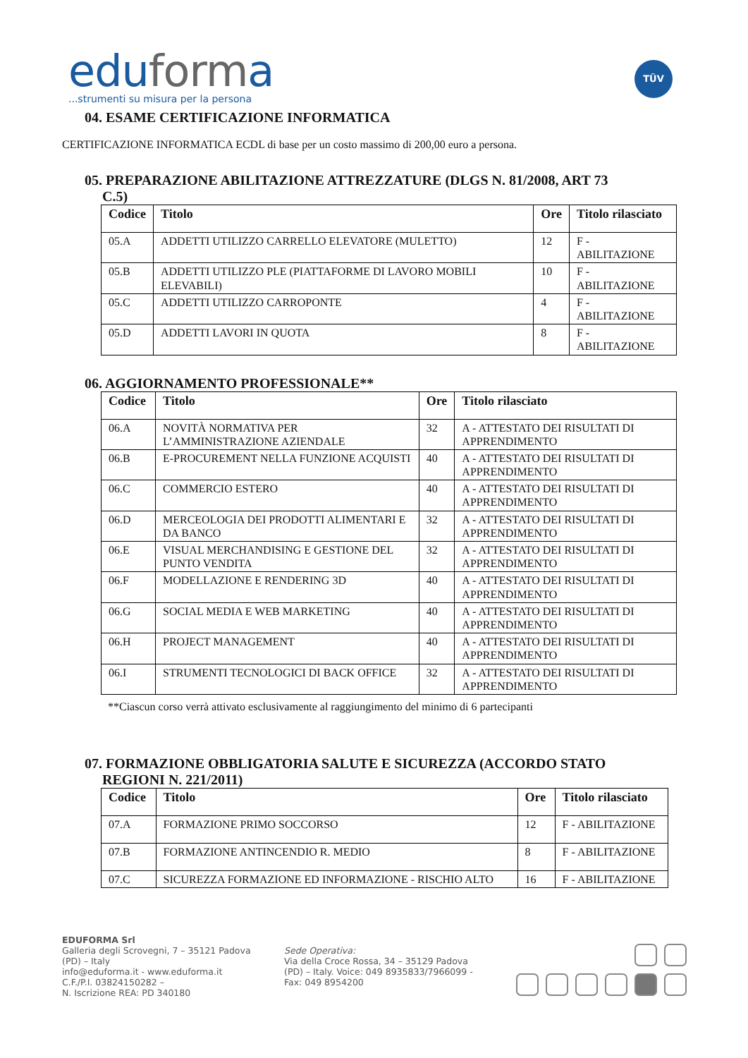eduforma
...strumenti su misura per la persona
TÜV
04. ESAME CERTIFICAZIONE INFORMATICA
CERTIFICAZIONE INFORMATICA ECDL di base per un costo massimo di 200,00 euro a persona.
05. PREPARAZIONE ABILITAZIONE ATTREZZATURE (DLGS N. 81/2008, ART 73
C.5)
| Codice | Titolo | Ore | Titolo rilasciato |
| --- | --- | --- | --- |
| 05.A | ADDETTI UTILIZZO CARRELLO ELEVATORE (MULETTO) | 12 | F - ABILITAZIONE |
| 05.B | ADDETTI UTILIZZO PLE (PIATTAFORME DI LAVORO MOBILI ELEVABILI) | 10 | F - ABILITAZIONE |
| 05.C | ADDETTI UTILIZZO CARROPONTE | 4 | F - ABILITAZIONE |
| 05.D | ADDETTI LAVORI IN QUOTA | 8 | F - ABILITAZIONE |
06. AGGIORNAMENTO PROFESSIONALE**
| Codice | Titolo | Ore | Titolo rilasciato |
| --- | --- | --- | --- |
| 06.A | NOVITÀ NORMATIVA PER L’AMMINISTRAZIONE AZIENDALE | 32 | A - ATTESTATO DEI RISULTATI DI APPRENDIMENTO |
| 06.B | E-PROCUREMENT NELLA FUNZIONE ACQUISTI | 40 | A - ATTESTATO DEI RISULTATI DI APPRENDIMENTO |
| 06.C | COMMERCIO ESTERO | 40 | A - ATTESTATO DEI RISULTATI DI APPRENDIMENTO |
| 06.D | MERCEOLOGIA DEI PRODOTTI ALIMENTARI E DA BANCO | 32 | A - ATTESTATO DEI RISULTATI DI APPRENDIMENTO |
| 06.E | VISUAL MERCHANDISING E GESTIONE DEL PUNTO VENDITA | 32 | A - ATTESTATO DEI RISULTATI DI APPRENDIMENTO |
| 06.F | MODELLAZIONE E RENDERING 3D | 40 | A - ATTESTATO DEI RISULTATI DI APPRENDIMENTO |
| 06.G | SOCIAL MEDIA E WEB MARKETING | 40 | A - ATTESTATO DEI RISULTATI DI APPRENDIMENTO |
| 06.H | PROJECT MANAGEMENT | 40 | A - ATTESTATO DEI RISULTATI DI APPRENDIMENTO |
| 06.I | STRUMENTI TECNOLOGICI DI BACK OFFICE | 32 | A - ATTESTATO DEI RISULTATI DI APPRENDIMENTO |
**Ciascun corso verrà attivato esclusivamente al raggiungimento del minimo di 6 partecipanti
07. FORMAZIONE OBBLIGATORIA SALUTE E SICUREZZA (ACCORDO STATO
REGIONI N. 221/2011)
| Codice | Titolo | Ore | Titolo rilasciato |
| --- | --- | --- | --- |
| 07.A | FORMAZIONE PRIMO SOCCORSO | 12 | F - ABILITAZIONE |
| 07.B | FORMAZIONE ANTINCENDIO R. MEDIO | 8 | F - ABILITAZIONE |
| 07.C | SICUREZZA FORMAZIONE ED INFORMAZIONE - RISCHIO ALTO | 16 | F - ABILITAZIONE |
EDUFORMA Srl
Galleria degli Scrovegni, 7 – 35121 Padova (PD) – Italy
info@eduforma.it - www.eduforma.it
C.F./P.I. 03824150282 –
N. Iscrizione REA: PD 340180
Sede Operativa:
Via della Croce Rossa, 34 – 35129 Padova (PD) – Italy. Voice: 049 8935833/7966099 - Fax: 049 8954200